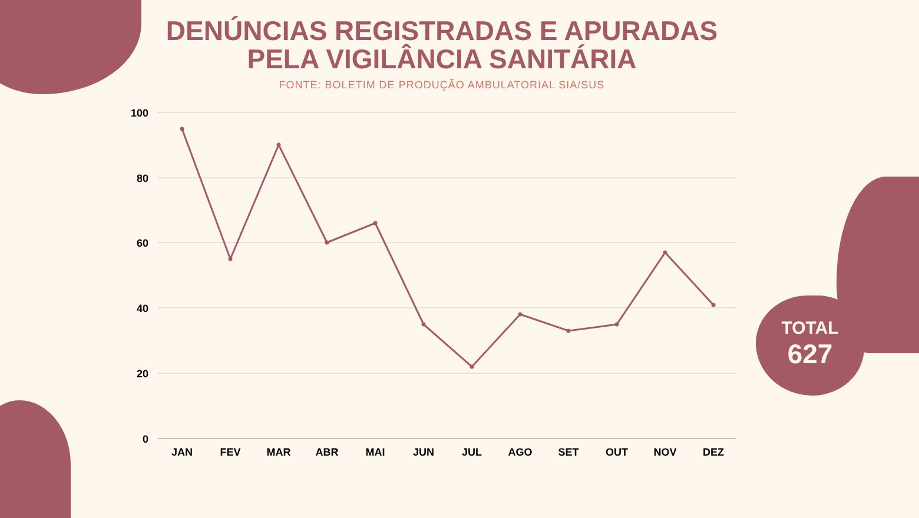DENÚNCIAS REGISTRADAS E APURADAS
PELA VIGILÂNCIA SANITÁRIA
FONTE: BOLETIM DE PRODUÇÃO AMBULATORIAL SIA/SUS
100
80
60
40
20
0
JAN
FEV
MAR
ABR
MAI
JUN
JUL
AGO
SET
OUT
NOV
DEZ
TOTAL
627